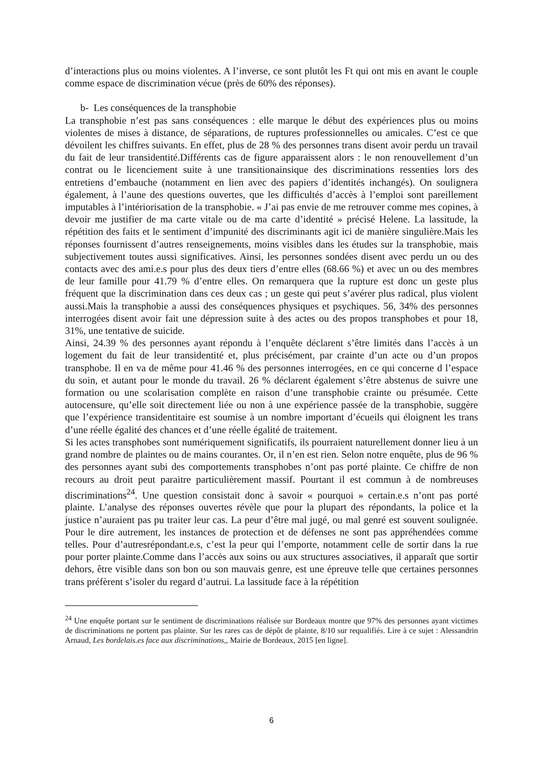d’interactions plus ou moins violentes. A l’inverse, ce sont plutôt les Ft qui ont mis en avant le couple comme espace de discrimination vécue (près de 60% des réponses).
b- Les conséquences de la transphobie
La transphobie n’est pas sans conséquences : elle marque le début des expériences plus ou moins violentes de mises à distance, de séparations, de ruptures professionnelles ou amicales. C’est ce que dévoilent les chiffres suivants. En effet, plus de 28 % des personnes trans disent avoir perdu un travail du fait de leur transidentité.Différents cas de figure apparaissent alors : le non renouvellement d’un contrat ou le licenciement suite à une transitionainsique des discriminations ressenties lors des entretiens d’embauche (notamment en lien avec des papiers d’identités inchangés). On soulignera également, à l’aune des questions ouvertes, que les difficultés d’accès à l’emploi sont pareillement imputables à l’intériorisation de la transphobie. « J’ai pas envie de me retrouver comme mes copines, à devoir me justifier de ma carte vitale ou de ma carte d’identité » précisé Helene. La lassitude, la répétition des faits et le sentiment d’impunité des discriminants agit ici de manière singulière.Mais les réponses fournissent d’autres renseignements, moins visibles dans les études sur la transphobie, mais subjectivement toutes aussi significatives. Ainsi, les personnes sondées disent avec perdu un ou des contacts avec des ami.e.s pour plus des deux tiers d’entre elles (68.66 %) et avec un ou des membres de leur famille pour 41.79 % d’entre elles. On remarquera que la rupture est donc un geste plus fréquent que la discrimination dans ces deux cas ; un geste qui peut s’avérer plus radical, plus violent aussi.Mais la transphobie a aussi des conséquences physiques et psychiques. 56, 34% des personnes interrogées disent avoir fait une dépression suite à des actes ou des propos transphobes et pour 18, 31%, une tentative de suicide.
Ainsi, 24.39 % des personnes ayant répondu à l’enquête déclarent s’être limités dans l’accès à un logement du fait de leur transidentité et, plus précisément, par crainte d’un acte ou d’un propos transphobe. Il en va de même pour 41.46 % des personnes interrogées, en ce qui concerne d l’espace du soin, et autant pour le monde du travail. 26 % déclarent également s’être abstenus de suivre une formation ou une scolarisation complète en raison d’une transphobie crainte ou présumée. Cette autocensure, qu’elle soit directement liée ou non à une expérience passée de la transphobie, suggère que l’expérience transidentitaire est soumise à un nombre important d’écueils qui éloignent les trans d’une réelle égalité des chances et d’une réelle égalité de traitement.
Si les actes transphobes sont numériquement significatifs, ils pourraient naturellement donner lieu à un grand nombre de plaintes ou de mains courantes. Or, il n’en est rien. Selon notre enquête, plus de 96 % des personnes ayant subi des comportements transphobes n’ont pas porté plainte. Ce chiffre de non recours au droit peut paraitre particulièrement massif. Pourtant il est commun à de nombreuses discriminations<sup>24</sup>. Une question consistait donc à savoir « pourquoi » certain.e.s n’ont pas porté plainte. L’analyse des réponses ouvertes révèle que pour la plupart des répondants, la police et la justice n’auraient pas pu traiter leur cas. La peur d’être mal jugé, ou mal genré est souvent soulignée. Pour le dire autrement, les instances de protection et de défenses ne sont pas appréhendées comme telles. Pour d’autresrépondant.e.s, c’est la peur qui l’emporte, notamment celle de sortir dans la rue pour porter plainte.Comme dans l’accès aux soins ou aux structures associatives, il apparaît que sortir dehors, être visible dans son bon ou son mauvais genre, est une épreuve telle que certaines personnes trans préfèrent s’isoler du regard d’autrui. La lassitude face à la répétition
<sup>24</sup> Une enquête portant sur le sentiment de discriminations réalisée sur Bordeaux montre que 97% des personnes ayant victimes de discriminations ne portent pas plainte. Sur les rares cas de dépôt de plainte, 8/10 sur requalifiés. Lire à ce sujet : Alessandrin Arnaud, Les bordelais.es face aux discriminations,, Mairie de Bordeaux, 2015 [en ligne].
6